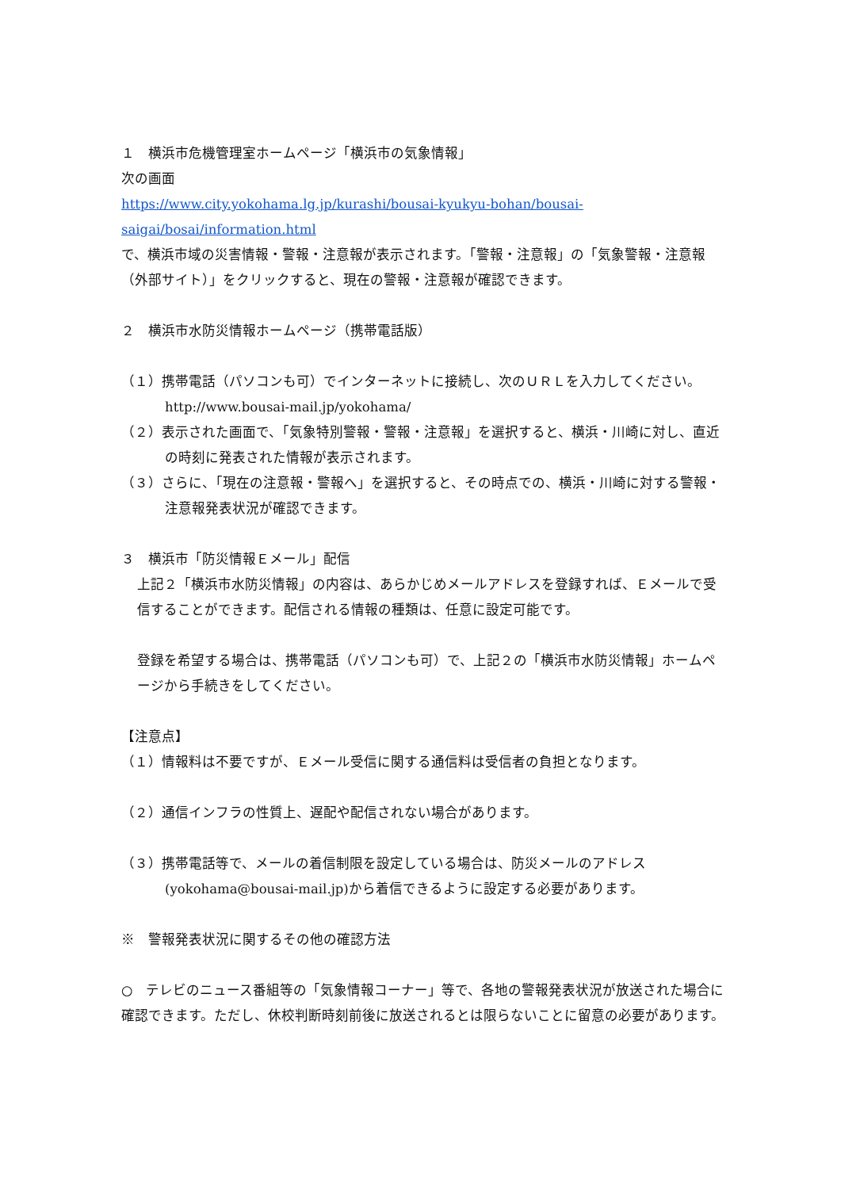１　横浜市危機管理室ホームページ「横浜市の気象情報」
次の画面
https://www.city.yokohama.lg.jp/kurashi/bousai-kyukyu-bohan/bousai-saigai/bosai/information.html
で、横浜市域の災害情報・警報・注意報が表示されます。「警報・注意報」の「気象警報・注意報（外部サイト）」をクリックすると、現在の警報・注意報が確認できます。
２　横浜市水防災情報ホームページ（携帯電話版）
（１）携帯電話（パソコンも可）でインターネットに接続し、次のＵＲＬを入力してください。http://www.bousai-mail.jp/yokohama/
（２）表示された画面で、「気象特別警報・警報・注意報」を選択すると、横浜・川崎に対し、直近の時刻に発表された情報が表示されます。
（３）さらに、「現在の注意報・警報へ」を選択すると、その時点での、横浜・川崎に対する警報・注意報発表状況が確認できます。
３　横浜市「防災情報Ｅメール」配信
上記２「横浜市水防災情報」の内容は、あらかじめメールアドレスを登録すれば、Ｅメールで受信することができます。配信される情報の種類は、任意に設定可能です。
登録を希望する場合は、携帯電話（パソコンも可）で、上記２の「横浜市水防災情報」ホームページから手続きをしてください。
【注意点】
（１）情報料は不要ですが、Ｅメール受信に関する通信料は受信者の負担となります。
（２）通信インフラの性質上、遅配や配信されない場合があります。
（３）携帯電話等で、メールの着信制限を設定している場合は、防災メールのアドレス(yokohama@bousai-mail.jp)から着信できるように設定する必要があります。
※　警報発表状況に関するその他の確認方法
○　テレビのニュース番組等の「気象情報コーナー」等で、各地の警報発表状況が放送された場合に確認できます。ただし、休校判断時刻前後に放送されるとは限らないことに留意の必要があります。